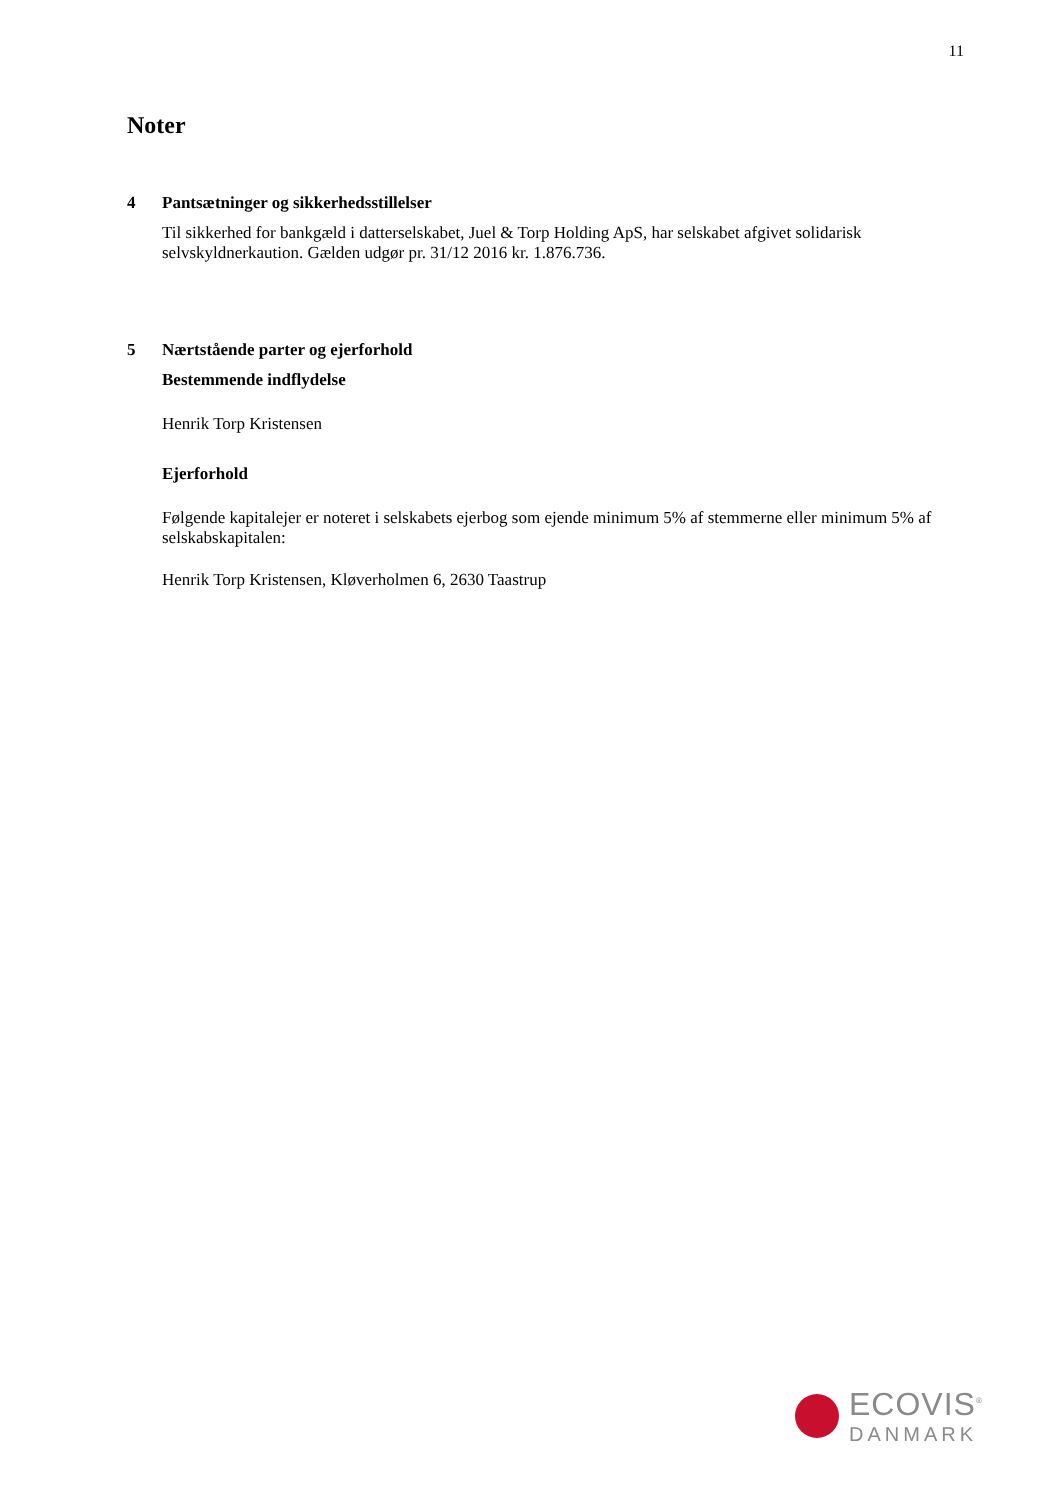11
Noter
4 Pantsætninger og sikkerhedsstillelser
Til sikkerhed for bankgæld i datterselskabet, Juel & Torp Holding ApS, har selskabet afgivet solidarisk selvskyldnerkaution. Gælden udgør pr. 31/12 2016 kr. 1.876.736.
5 Nærtstående parter og ejerforhold
Bestemmende indflydelse
Henrik Torp Kristensen
Ejerforhold
Følgende kapitalejer er noteret i selskabets ejerbog som ejende minimum 5% af stemmerne eller minimum 5% af selskabskapitalen:
Henrik Torp Kristensen, Kløverholmen 6, 2630 Taastrup
ECOVIS<sup>®</sup>
DANMARK